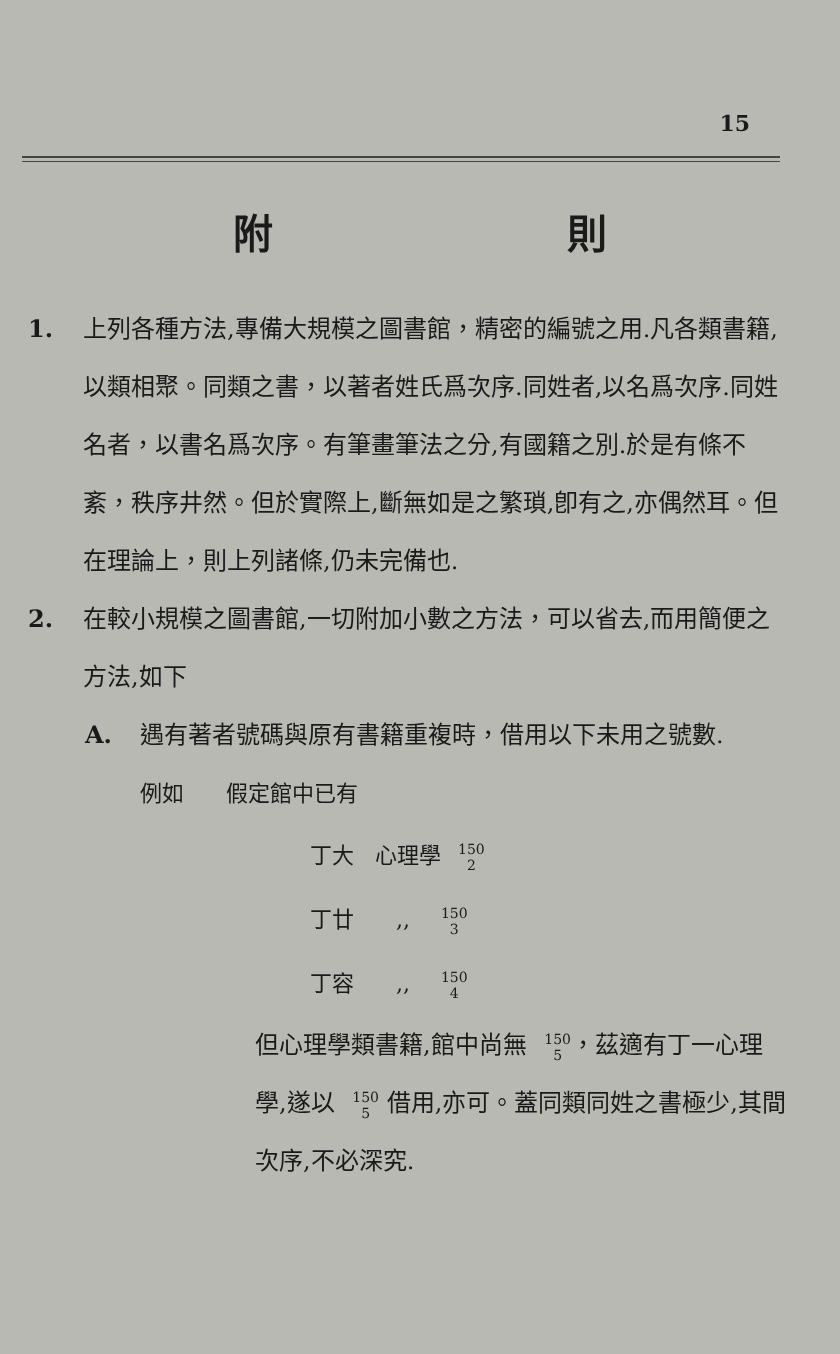15
附 則
1. 上列各種方法,專備大規模之圖書館，精密的編號之用.凡各類書籍,以類相聚。同類之書，以著者姓氏爲次序.同姓者,以名爲次序.同姓名者，以書名爲次序。有筆畫筆法之分,有國籍之別.於是有條不紊，秩序井然。但於實際上,斷無如是之繁瑣,卽有之,亦偶然耳。但在理論上，則上列諸條,仍未完備也.
2. 在較小規模之圖書館,一切附加小數之方法，可以省去,而用簡便之方法,如下
A. 遇有著者號碼與原有書籍重複時，借用以下未用之號數.
例如 假定館中已有
丁大 心理學 150
2
丁廿 ,, 150
3
丁容 ,, 150
4
但心理學類書籍,館中尚無 150
5，茲適有丁一心理學,遂以 150
5 借用,亦可。蓋同類同姓之書極少,其間次序,不必深究.